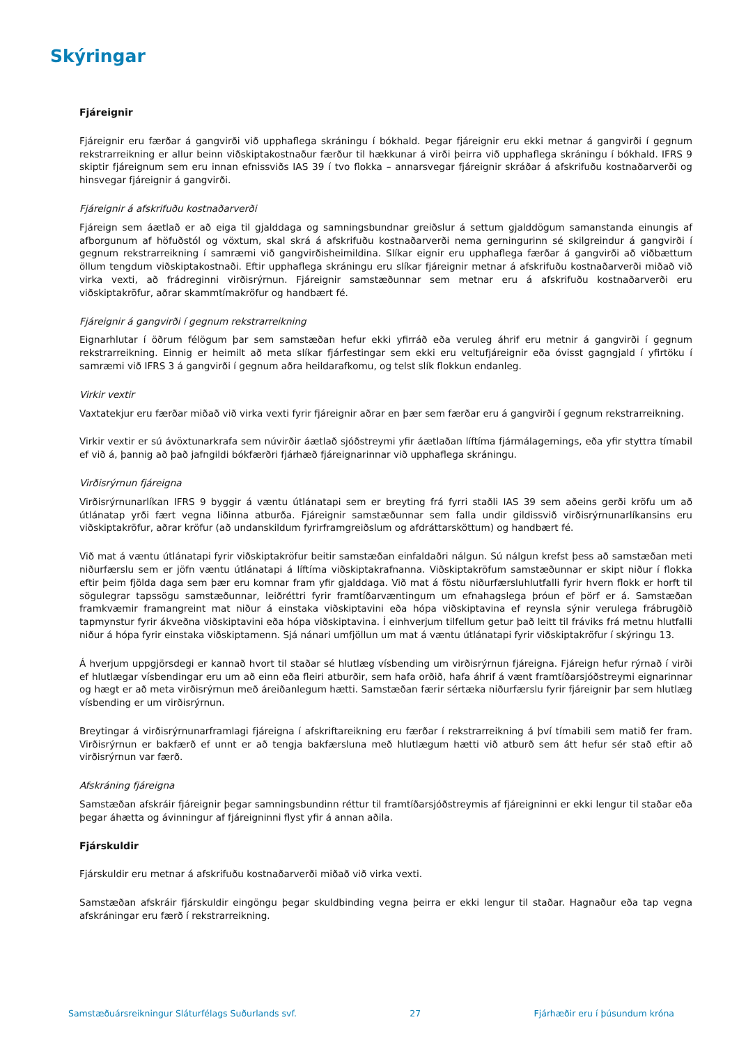Skýringar
Fjáreignir
Fjáreignir eru færðar á gangvirði við upphaflega skráningu í bókhald. Þegar fjáreignir eru ekki metnar á gangvirði í gegnum rekstrarreikning er allur beinn viðskiptakostnaður færður til hækkunar á virði þeirra við upphaflega skráningu í bókhald. IFRS 9 skiptir fjáreignum sem eru innan efnissviðs IAS 39 í tvo flokka – annarsvegar fjáreignir skráðar á afskrifuðu kostnaðarverði og hinsvegar fjáreignir á gangvirði.
Fjáreignir á afskrifuðu kostnaðarverði
Fjáreign sem áætlað er að eiga til gjalddaga og samningsbundnar greiðslur á settum gjalddögum samanstanda einungis af afborgunum af höfuðstól og vöxtum, skal skrá á afskrifuðu kostnaðarverði nema gerningurinn sé skilgreindur á gangvirði í gegnum rekstrarreikning í samræmi við gangvirðisheimildina. Slíkar eignir eru upphaflega færðar á gangvirði að viðbættum öllum tengdum viðskiptakostnaði. Eftir upphaflega skráningu eru slíkar fjáreignir metnar á afskrifuðu kostnaðarverði miðað við virka vexti, að frádreginni virðisrýrnun. Fjáreignir samstæðunnar sem metnar eru á afskrifuðu kostnaðarverði eru viðskiptakröfur, aðrar skammtímakröfur og handbært fé.
Fjáreignir á gangvirði í gegnum rekstrarreikning
Eignarhlutar í öðrum félögum þar sem samstæðan hefur ekki yfirráð eða veruleg áhrif eru metnir á gangvirði í gegnum rekstrarreikning. Einnig er heimilt að meta slíkar fjárfestingar sem ekki eru veltufjáreignir eða óvisst gagngjald í yfirtöku í samræmi við IFRS 3 á gangvirði í gegnum aðra heildarafkomu, og telst slík flokkun endanleg.
Virkir vextir
Vaxtatekjur eru færðar miðað við virka vexti fyrir fjáreignir aðrar en þær sem færðar eru á gangvirði í gegnum rekstrarreikning.
Virkir vextir er sú ávöxtunarkrafa sem núvirðir áætlað sjóðstreymi yfir áætlaðan líftíma fjármálagernings, eða yfir styttra tímabil ef við á, þannig að það jafngildi bókfærðri fjárhæð fjáreignarinnar við upphaflega skráningu.
Virðisrýrnun fjáreigna
Virðisrýrnunarlíkan IFRS 9 byggir á væntu útlánatapi sem er breyting frá fyrri staðli IAS 39 sem aðeins gerði kröfu um að útlánatap yrði fært vegna liðinna atburða. Fjáreignir samstæðunnar sem falla undir gildissvið virðisrýrnunarlíkansins eru viðskiptakröfur, aðrar kröfur (að undanskildum fyrirframgreiðslum og afdráttarsköttum) og handbært fé.
Við mat á væntu útlánatapi fyrir viðskiptakröfur beitir samstæðan einfaldaðri nálgun. Sú nálgun krefst þess að samstæðan meti niðurfærslu sem er jöfn væntu útlánatapi á líftíma viðskiptakrafnanna. Viðskiptakröfum samstæðunnar er skipt niður í flokka eftir þeim fjölda daga sem þær eru komnar fram yfir gjalddaga. Við mat á föstu niðurfærsluhlutfalli fyrir hvern flokk er horft til sögulegrar tapssögu samstæðunnar, leiðréttri fyrir framtíðarvæntingum um efnahagslega þróun ef þörf er á. Samstæðan framkvæmir framangreint mat niður á einstaka viðskiptavini eða hópa viðskiptavina ef reynsla sýnir verulega frábrugðið tapmynstur fyrir ákveðna viðskiptavini eða hópa viðskiptavina. Í einhverjum tilfellum getur það leitt til fráviks frá metnu hlutfalli niður á hópa fyrir einstaka viðskiptamenn. Sjá nánari umfjöllun um mat á væntu útlánatapi fyrir viðskiptakröfur í skýringu 13.
Á hverjum uppgjörsdegi er kannað hvort til staðar sé hlutlæg vísbending um virðisrýrnun fjáreigna. Fjáreign hefur rýrnað í virði ef hlutlægar vísbendingar eru um að einn eða fleiri atburðir, sem hafa orðið, hafa áhrif á vænt framtíðarsjóðstreymi eignarinnar og hægt er að meta virðisrýrnun með áreiðanlegum hætti. Samstæðan færir sértæka niðurfærslu fyrir fjáreignir þar sem hlutlæg vísbending er um virðisrýrnun.
Breytingar á virðisrýrnunarframlagi fjáreigna í afskriftareikning eru færðar í rekstrarreikning á því tímabili sem matið fer fram. Virðisrýrnun er bakfærð ef unnt er að tengja bakfærsluna með hlutlægum hætti við atburð sem átt hefur sér stað eftir að virðisrýrnun var færð.
Afskráning fjáreigna
Samstæðan afskráir fjáreignir þegar samningsbundinn réttur til framtíðarsjóðstreymis af fjáreigninni er ekki lengur til staðar eða þegar áhætta og ávinningur af fjáreigninni flyst yfir á annan aðila.
Fjárskuldir
Fjárskuldir eru metnar á afskrifuðu kostnaðarverði miðað við virka vexti.
Samstæðan afskráir fjárskuldir eingöngu þegar skuldbinding vegna þeirra er ekki lengur til staðar. Hagnaður eða tap vegna afskráningar eru færð í rekstrarreikning.
Samstæðuársreikningur Sláturfélags Suðurlands svf. 27 Fjárhæðir eru í þúsundum króna